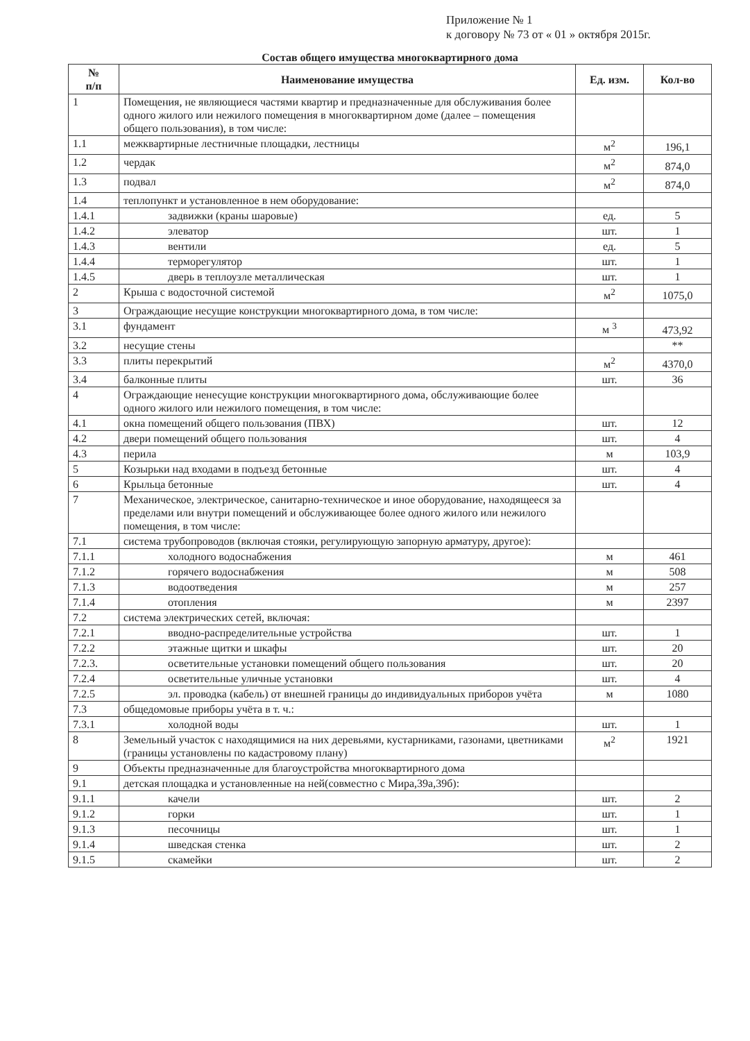Приложение № 1
к договору № 73 от « 01 » октября 2015г.
Состав общего имущества многоквартирного дома
| № п/п | Наименование имущества | Ед. изм. | Кол-во |
| --- | --- | --- | --- |
| 1 | Помещения, не являющиеся частями квартир и предназначенные для обслуживания более одного жилого или нежилого помещения в многоквартирном доме (далее – помещения общего пользования), в том числе: | | |
| 1.1 | межквартирные лестничные площадки, лестницы | м<sup>2</sup> | 196,1 |
| 1.2 | чердак | м<sup>2</sup> | 874,0 |
| 1.3 | подвал | м<sup>2</sup> | 874,0 |
| 1.4 | теплопункт и установленное в нем оборудование: | | |
| 1.4.1 | задвижки (краны шаровые) | ед. | 5 |
| 1.4.2 | элеватор | шт. | 1 |
| 1.4.3 | вентили | ед. | 5 |
| 1.4.4 | терморегулятор | шт. | 1 |
| 1.4.5 | дверь в теплоузле металлическая | шт. | 1 |
| 2 | Крыша с водосточной системой | м<sup>2</sup> | 1075,0 |
| 3 | Ограждающие несущие конструкции многоквартирного дома, в том числе: | | |
| 3.1 | фундамент | м <sup>3</sup> | 473,92 |
| 3.2 | несущие стены | | ** |
| 3.3 | плиты перекрытий | м<sup>2</sup> | 4370,0 |
| 3.4 | балконные плиты | шт. | 36 |
| 4 | Ограждающие ненесущие конструкции многоквартирного дома, обслуживающие более одного жилого или нежилого помещения, в том числе: | | |
| 4.1 | окна помещений общего пользования (ПВХ) | шт. | 12 |
| 4.2 | двери помещений общего пользования | шт. | 4 |
| 4.3 | перила | м | 103,9 |
| 5 | Козырьки над входами в подъезд бетонные | шт. | 4 |
| 6 | Крыльца бетонные | шт. | 4 |
| 7 | Механическое, электрическое, санитарно-техническое и иное оборудование, находящееся за пределами или внутри помещений и обслуживающее более одного жилого или нежилого помещения, в том числе: | | |
| 7.1 | система трубопроводов (включая стояки, регулирующую запорную арматуру, другое): | | |
| 7.1.1 | холодного водоснабжения | м | 461 |
| 7.1.2 | горячего водоснабжения | м | 508 |
| 7.1.3 | водоотведения | м | 257 |
| 7.1.4 | отопления | м | 2397 |
| 7.2 | система электрических сетей, включая: | | |
| 7.2.1 | вводно-распределительные устройства | шт. | 1 |
| 7.2.2 | этажные щитки и шкафы | шт. | 20 |
| 7.2.3. | осветительные установки помещений общего пользования | шт. | 20 |
| 7.2.4 | осветительные уличные установки | шт. | 4 |
| 7.2.5 | эл. проводка (кабель) от внешней границы до индивидуальных приборов учёта | м | 1080 |
| 7.3 | общедомовые приборы учёта в т. ч.: | | |
| 7.3.1 | холодной воды | шт. | 1 |
| 8 | Земельный участок с находящимися на них деревьями, кустарниками, газонами, цветниками (границы установлены по кадастровому плану) | м<sup>2</sup> | 1921 |
| 9 | Объекты предназначенные для благоустройства многоквартирного дома | | |
| 9.1 | детская площадка и установленные на ней(совместно с Мира,39а,39б): | | |
| 9.1.1 | качели | шт. | 2 |
| 9.1.2 | горки | шт. | 1 |
| 9.1.3 | песочницы | шт. | 1 |
| 9.1.4 | шведская стенка | шт. | 2 |
| 9.1.5 | скамейки | шт. | 2 |